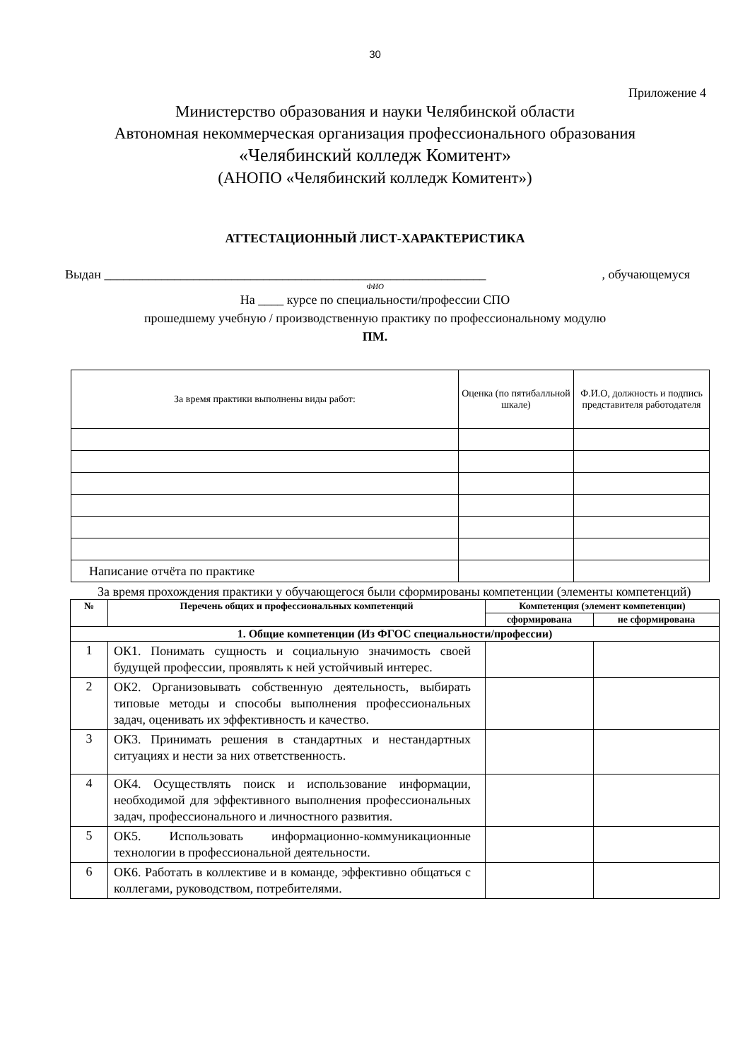30
Приложение 4
Министерство образования и науки Челябинской области
Автономная некоммерческая организация профессионального образования
«Челябинский колледж Комитент»
(АНОПО «Челябинский колледж Комитент»)
АТТЕСТАЦИОННЫЙ ЛИСТ-ХАРАКТЕРИСТИКА
Выдан ____________________________________________________________, обучающемуся
ФИО
На ____ курсе по специальности/профессии СПО
прошедшему учебную / производственную практику по профессиональному модулю
ПМ.
| За время практики выполнены виды работ: | Оценка (по пятибалльной шкале) | Ф.И.О, должность и подпись представителя работодателя |
| Написание отчёта по практике | | |
За время прохождения практики у обучающегося были сформированы компетенции (элементы компетенций)
| № | Перечень общих и профессиональных компетенций | Компетенция (элемент компетенции) | |
| --- | --- | --- | --- |
| | | сформирована | не сформирована |
| 1. Общие компетенции (Из ФГОС специальности/профессии) | | | |
| 1 | ОК1. Понимать сущность и социальную значимость своей будущей профессии, проявлять к ней устойчивый интерес. | | |
| 2 | ОК2. Организовывать собственную деятельность, выбирать типовые методы и способы выполнения профессиональных задач, оценивать их эффективность и качество. | | |
| 3 | ОК3. Принимать решения в стандартных и нестандартных ситуациях и нести за них ответственность. | | |
| 4 | ОК4. Осуществлять поиск и использование информации, необходимой для эффективного выполнения профессиональных задач, профессионального и личностного развития. | | |
| 5 | ОК5. Использовать информационно-коммуникационные технологии в профессиональной деятельности. | | |
| 6 | ОК6. Работать в коллективе и в команде, эффективно общаться с коллегами, руководством, потребителями. | | |